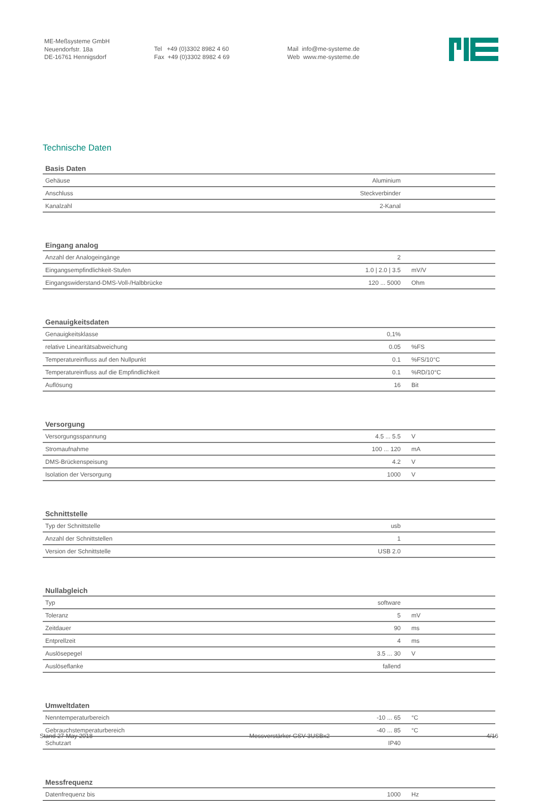ME-Meßsysteme GmbH
Neuendorfstr. 18a
DE-16761 Hennigsdorf
Tel +49 (0)3302 8982 4 60
Fax +49 (0)3302 8982 4 69
Mail info@me-systeme.de
Web www.me-systeme.de
Technische Daten
| Basis Daten | | |
| --- | --- | --- |
| Gehäuse | Aluminium | |
| Anschluss | Steckverbinder | |
| Kanalzahl | 2-Kanal | |
| Eingang analog | | |
| --- | --- | --- |
| Anzahl der Analogeingänge | 2 | |
| Eingangsempfindlichkeit-Stufen | 1.0 / 2.0 / 3.5 | mV/V |
| Eingangswiderstand-DMS-Voll-/Halbbrücke | 120 ... 5000 | Ohm |
| Genauigkeitsdaten | | |
| --- | --- | --- |
| Genauigkeitsklasse | 0,1% | |
| relative Linearitätsabweichung | 0.05 | %FS |
| Temperatureinfluss auf den Nullpunkt | 0.1 | %FS/10°C |
| Temperatureinfluss auf die Empfindlichkeit | 0.1 | %RD/10°C |
| Auflösung | 16 | Bit |
| Versorgung | | |
| --- | --- | --- |
| Versorgungsspannung | 4.5 ... 5.5 | V |
| Stromaufnahme | 100 ... 120 | mA |
| DMS-Brückenspeisung | 4.2 | V |
| Isolation der Versorgung | 1000 | V |
| Schnittstelle | | |
| --- | --- | --- |
| Typ der Schnittstelle | usb | |
| Anzahl der Schnittstellen | 1 | |
| Version der Schnittstelle | USB 2.0 | |
| Nullabgleich | | |
| --- | --- | --- |
| Typ | software | |
| Toleranz | 5 | mV |
| Zeitdauer | 90 | ms |
| Entprellzeit | 4 | ms |
| Auslösepegel | 3.5 ... 30 | V |
| Auslöseflanke | fallend | |
| Umweltdaten | | |
| --- | --- | --- |
| Nenntemperaturbereich | -10 ... 65 | °C |
| Gebrauchstemperaturbereich | -40 ... 85 | °C |
| Schutzart | IP40 | |
| Messfrequenz | | |
| --- | --- | --- |
| Datenfrequenz bis | 1000 | Hz |
Stand 27 May 2018 Messverstärker GSV-3USBx2 4/16